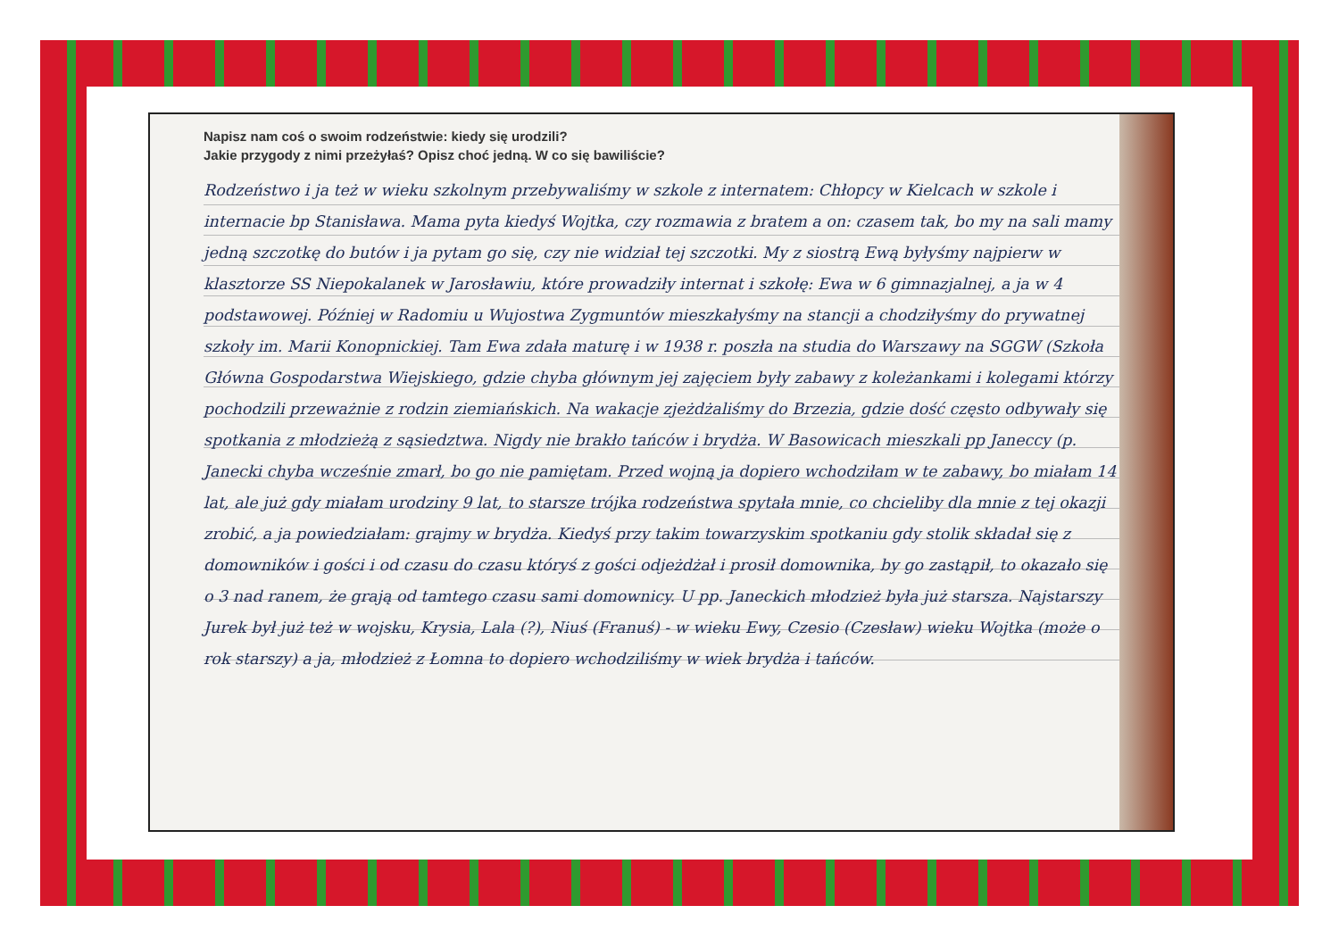Napisz nam coś o swoim rodzeństwie: kiedy się urodzili?
Jakie przygody z nimi przeżyłaś? Opisz choć jedną. W co się bawiliście?
Rodzeństwo i ja też w wieku szkolnym przebywaliśmy w szkole z internatem: Chłopcy w Kielcach w szkole i internacie bp Stanisława. Mama pyta kiedyś Wojtka, czy rozmawia z bratem a on: czasem tak, bo my na sali mamy jedną szczotkę do butów i ja pytam go się, czy nie widział tej szczotki. My z siostrą Ewą byłyśmy najpierw w klasztorze SS Niepokalanek w Jarosławiu, które prowadziły internat i szkołę: Ewa w 6 gimnazjalnej, a ja w 4 podstawowej. Później w Radomiu u Wujostwa Zygmuntów mieszkałyśmy na stancji a chodziłyśmy do prywatnej szkoły im. Marii Konopnickiej. Tam Ewa zdała maturę i w 1938 r. poszła na studia do Warszawy na SGGW (Szkoła Główna Gospodarstwa Wiejskiego, gdzie chyba głównym jej zajęciem były zabawy z koleżankami i kolegami którzy pochodzili przeważnie z rodzin ziemiańskich. Na wakacje zjeżdżaliśmy do Brzezia, gdzie dość często odbywały się spotkania z młodzieżą z sąsiedztwa. Nigdy nie brakło tańców i brydża. W Basowicach mieszkali pp Janeccy (p. Janecki chyba wcześnie zmarł, bo go nie pamiętam. Przed wojną ja dopiero wchodziłam w te zabawy, bo miałam 14 lat, ale już gdy miałam urodziny 9 lat, to starsze trójka rodzeństwa spytała mnie, co chcieliby dla mnie z tej okazji zrobić, a ja powiedziałam: grajmy w brydża. Kiedyś przy takim towarzyskim spotkaniu gdy stolik składał się z domowników i gości i od czasu do czasu któryś z gości odjeżdżał i prosił domownika, by go zastąpił, to okazało się o 3 nad ranem, że grają od tamtego czasu sami domownicy. U pp. Janeckich młodzież była już starsza. Najstarszy Jurek był już też w wojsku, Krysia, Lala (?), Niuś (Franuś) - w wieku Ewy, Czesio (Czesław) wieku Wojtka (może o rok starszy) a ja, młodzież z Łomna to dopiero wchodziliśmy w wiek brydża i tańców.